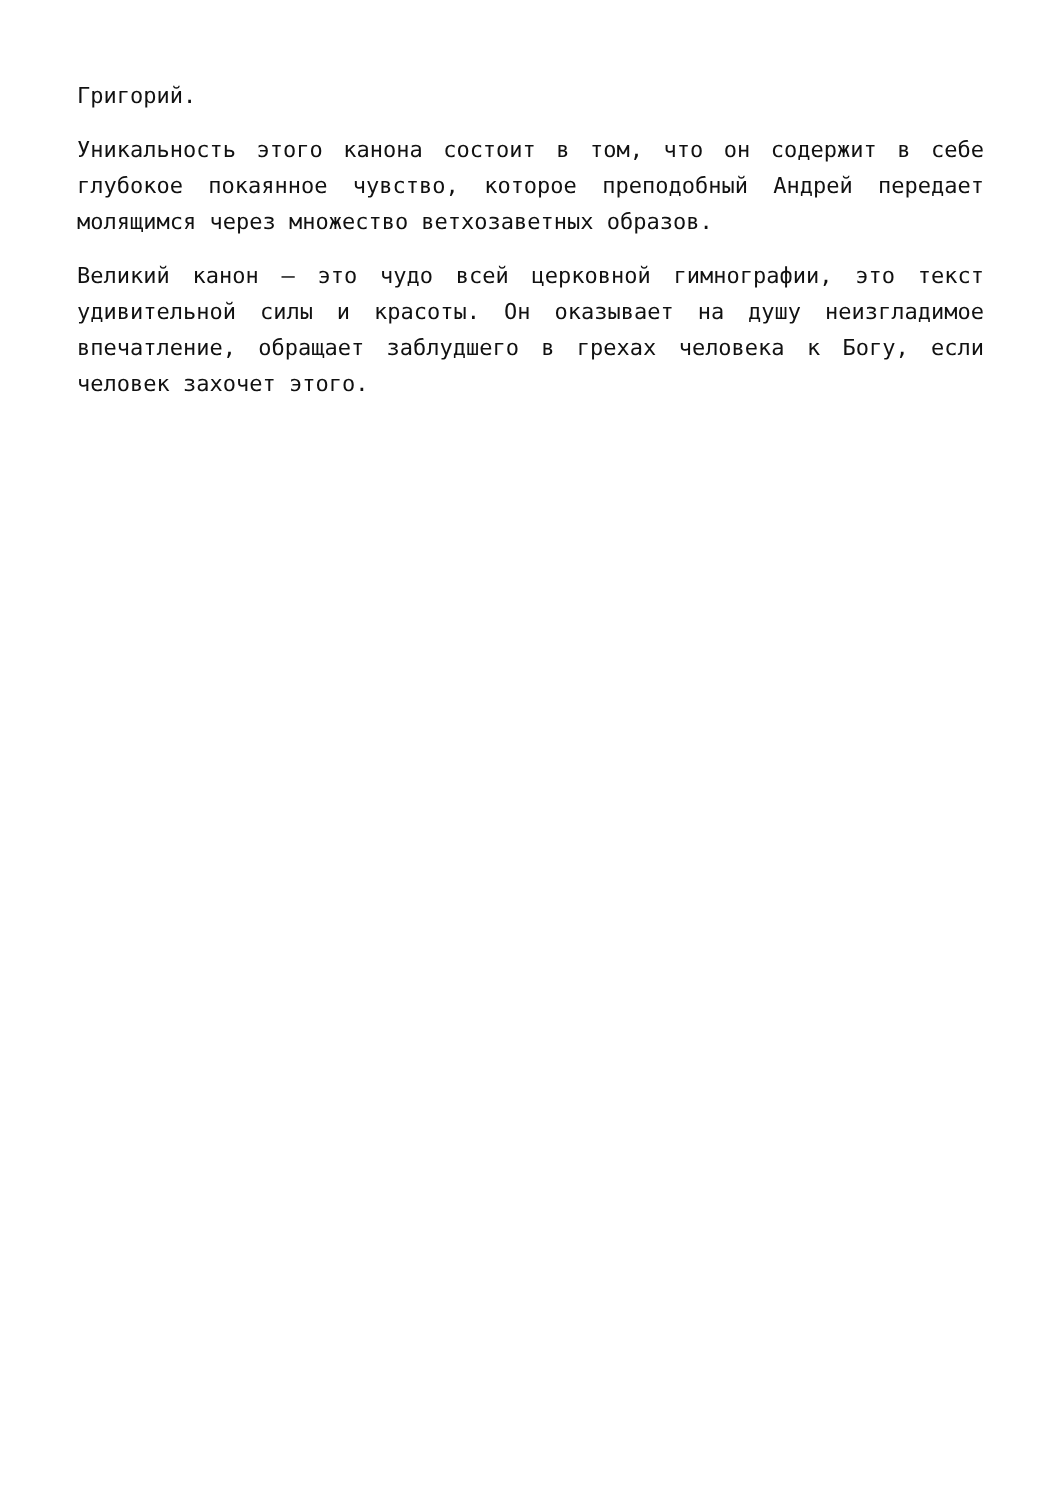Григорий.
Уникальность этого канона состоит в том, что он содержит в себе глубокое покаянное чувство, которое преподобный Андрей передает молящимся через множество ветхозаветных образов.
Великий канон – это чудо всей церковной гимнографии, это текст удивительной силы и красоты. Он оказывает на душу неизгладимое впечатление, обращает заблудшего в грехах человека к Богу, если человек захочет этого.